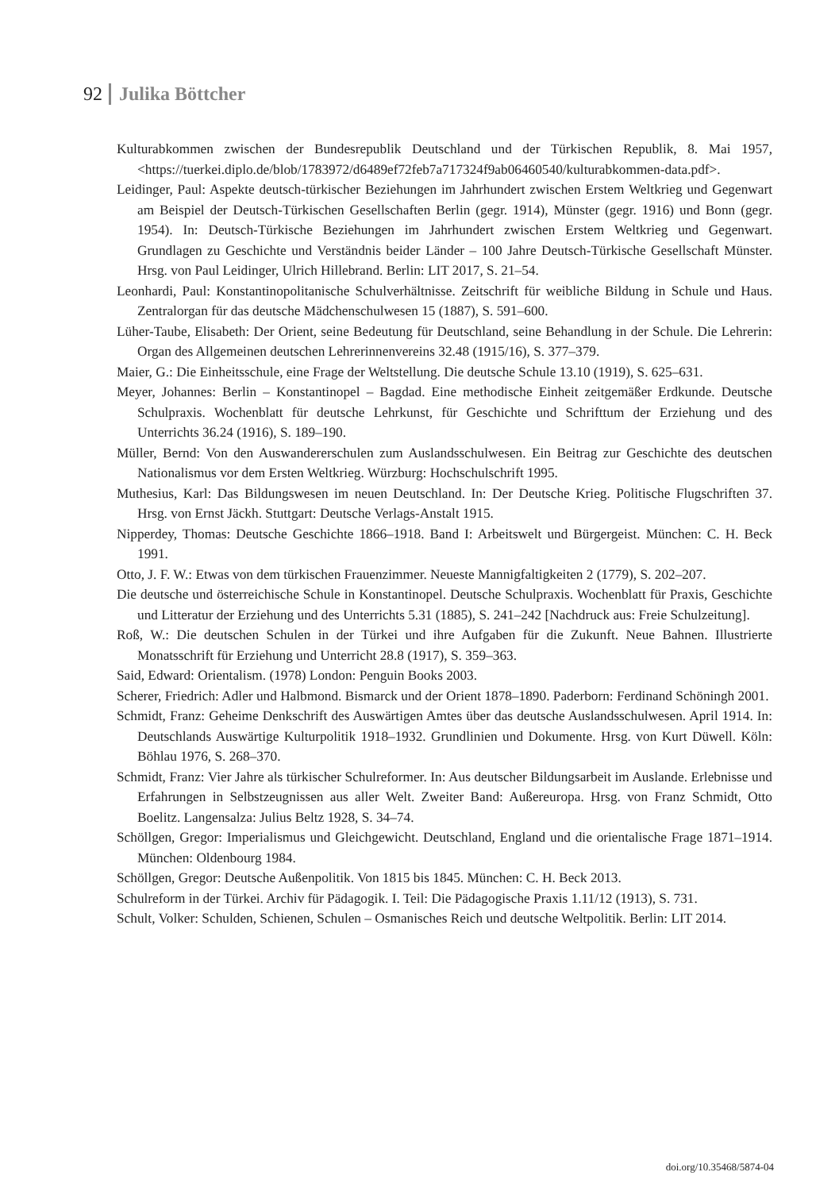92 Julika Böttcher
Kulturabkommen zwischen der Bundesrepublik Deutschland und der Türkischen Republik, 8. Mai 1957, <https://tuerkei.diplo.de/blob/1783972/d6489ef72feb7a717324f9ab06460540/kulturabkommen-data.pdf>.
Leidinger, Paul: Aspekte deutsch-türkischer Beziehungen im Jahrhundert zwischen Erstem Weltkrieg und Gegenwart am Beispiel der Deutsch-Türkischen Gesellschaften Berlin (gegr. 1914), Münster (gegr. 1916) und Bonn (gegr. 1954). In: Deutsch-Türkische Beziehungen im Jahrhundert zwischen Erstem Weltkrieg und Gegenwart. Grundlagen zu Geschichte und Verständnis beider Länder – 100 Jahre Deutsch-Türkische Gesellschaft Münster. Hrsg. von Paul Leidinger, Ulrich Hillebrand. Berlin: LIT 2017, S. 21–54.
Leonhardi, Paul: Konstantinopolitanische Schulverhältnisse. Zeitschrift für weibliche Bildung in Schule und Haus. Zentralorgan für das deutsche Mädchenschulwesen 15 (1887), S. 591–600.
Lüher-Taube, Elisabeth: Der Orient, seine Bedeutung für Deutschland, seine Behandlung in der Schule. Die Lehrerin: Organ des Allgemeinen deutschen Lehrerinnenvereins 32.48 (1915/16), S. 377–379.
Maier, G.: Die Einheitsschule, eine Frage der Weltstellung. Die deutsche Schule 13.10 (1919), S. 625–631.
Meyer, Johannes: Berlin – Konstantinopel – Bagdad. Eine methodische Einheit zeitgemäßer Erdkunde. Deutsche Schulpraxis. Wochenblatt für deutsche Lehrkunst, für Geschichte und Schrifttum der Erziehung und des Unterrichts 36.24 (1916), S. 189–190.
Müller, Bernd: Von den Auswandererschulen zum Auslandsschulwesen. Ein Beitrag zur Geschichte des deutschen Nationalismus vor dem Ersten Weltkrieg. Würzburg: Hochschulschrift 1995.
Muthesius, Karl: Das Bildungswesen im neuen Deutschland. In: Der Deutsche Krieg. Politische Flugschriften 37. Hrsg. von Ernst Jäckh. Stuttgart: Deutsche Verlags-Anstalt 1915.
Nipperdey, Thomas: Deutsche Geschichte 1866–1918. Band I: Arbeitswelt und Bürgergeist. München: C. H. Beck 1991.
Otto, J. F. W.: Etwas von dem türkischen Frauenzimmer. Neueste Mannigfaltigkeiten 2 (1779), S. 202–207.
Die deutsche und österreichische Schule in Konstantinopel. Deutsche Schulpraxis. Wochenblatt für Praxis, Geschichte und Litteratur der Erziehung und des Unterrichts 5.31 (1885), S. 241–242 [Nachdruck aus: Freie Schulzeitung].
Roß, W.: Die deutschen Schulen in der Türkei und ihre Aufgaben für die Zukunft. Neue Bahnen. Illustrierte Monatsschrift für Erziehung und Unterricht 28.8 (1917), S. 359–363.
Said, Edward: Orientalism. (1978) London: Penguin Books 2003.
Scherer, Friedrich: Adler und Halbmond. Bismarck und der Orient 1878–1890. Paderborn: Ferdinand Schöningh 2001.
Schmidt, Franz: Geheime Denkschrift des Auswärtigen Amtes über das deutsche Auslandsschulwesen. April 1914. In: Deutschlands Auswärtige Kulturpolitik 1918–1932. Grundlinien und Dokumente. Hrsg. von Kurt Düwell. Köln: Böhlau 1976, S. 268–370.
Schmidt, Franz: Vier Jahre als türkischer Schulreformer. In: Aus deutscher Bildungsarbeit im Auslande. Erlebnisse und Erfahrungen in Selbstzeugnissen aus aller Welt. Zweiter Band: Außereuropa. Hrsg. von Franz Schmidt, Otto Boelitz. Langensalza: Julius Beltz 1928, S. 34–74.
Schöllgen, Gregor: Imperialismus und Gleichgewicht. Deutschland, England und die orientalische Frage 1871–1914. München: Oldenbourg 1984.
Schöllgen, Gregor: Deutsche Außenpolitik. Von 1815 bis 1845. München: C. H. Beck 2013.
Schulreform in der Türkei. Archiv für Pädagogik. I. Teil: Die Pädagogische Praxis 1.11/12 (1913), S. 731.
Schult, Volker: Schulden, Schienen, Schulen – Osmanisches Reich und deutsche Weltpolitik. Berlin: LIT 2014.
doi.org/10.35468/5874-04